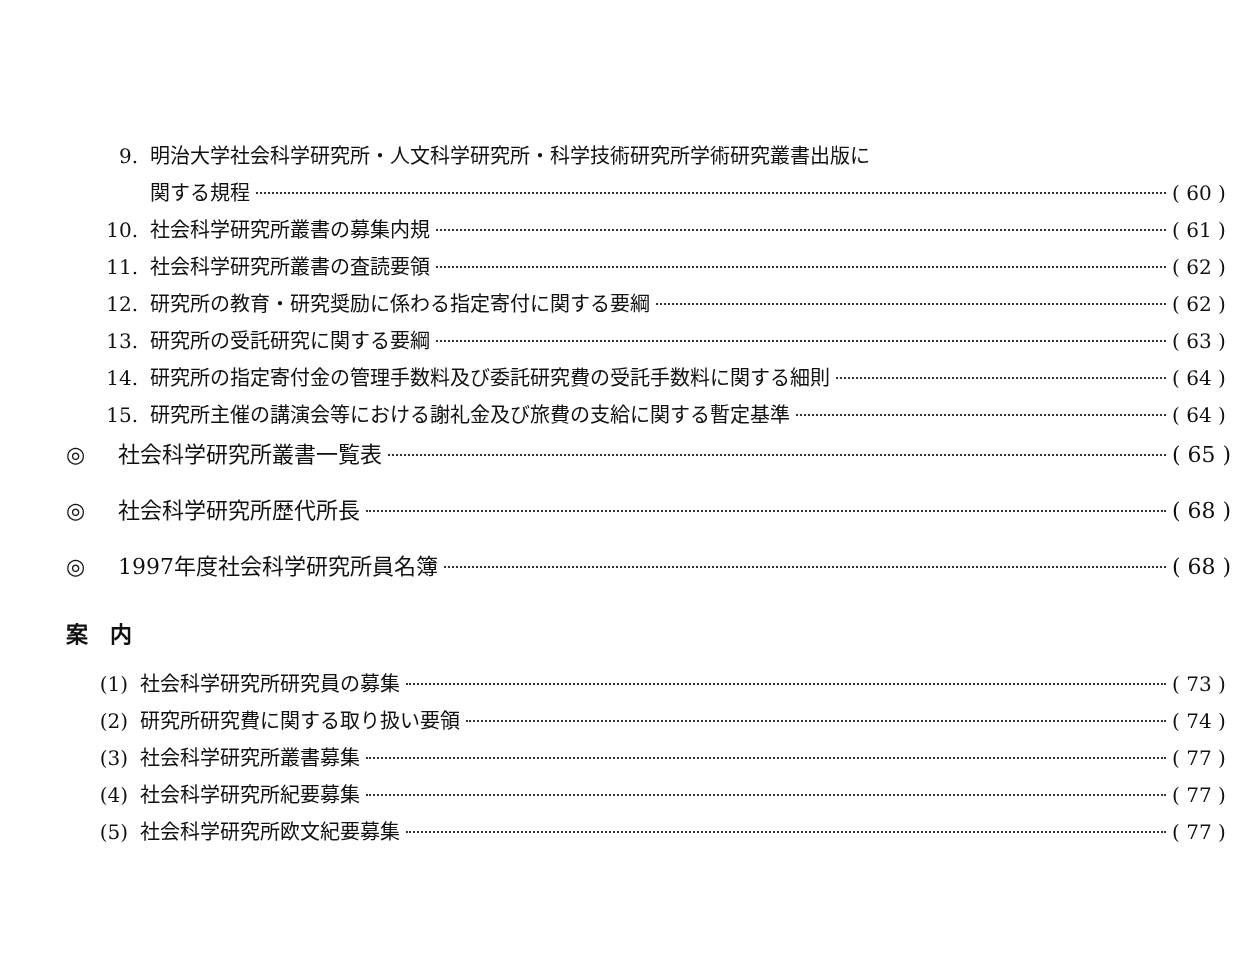9. 明治大学社会科学研究所・人文科学研究所・科学技術研究所学術研究叢書出版に
関する規程 ( 60 )
10. 社会科学研究所叢書の募集内規 ( 61 )
11. 社会科学研究所叢書の査読要領 ( 62 )
12. 研究所の教育・研究奨励に係わる指定寄付に関する要綱 ( 62 )
13. 研究所の受託研究に関する要綱 ( 63 )
14. 研究所の指定寄付金の管理手数料及び委託研究費の受託手数料に関する細則 ( 64 )
15. 研究所主催の講演会等における謝礼金及び旅費の支給に関する暫定基準 ( 64 )
◎ 社会科学研究所叢書一覧表 ( 65 )
◎ 社会科学研究所歴代所長 ( 68 )
◎ 1997年度社会科学研究所員名簿 ( 68 )
案　内
(1) 社会科学研究所研究員の募集 ( 73 )
(2) 研究所研究費に関する取り扱い要領 ( 74 )
(3) 社会科学研究所叢書募集 ( 77 )
(4) 社会科学研究所紀要募集 ( 77 )
(5) 社会科学研究所欧文紀要募集 ( 77 )